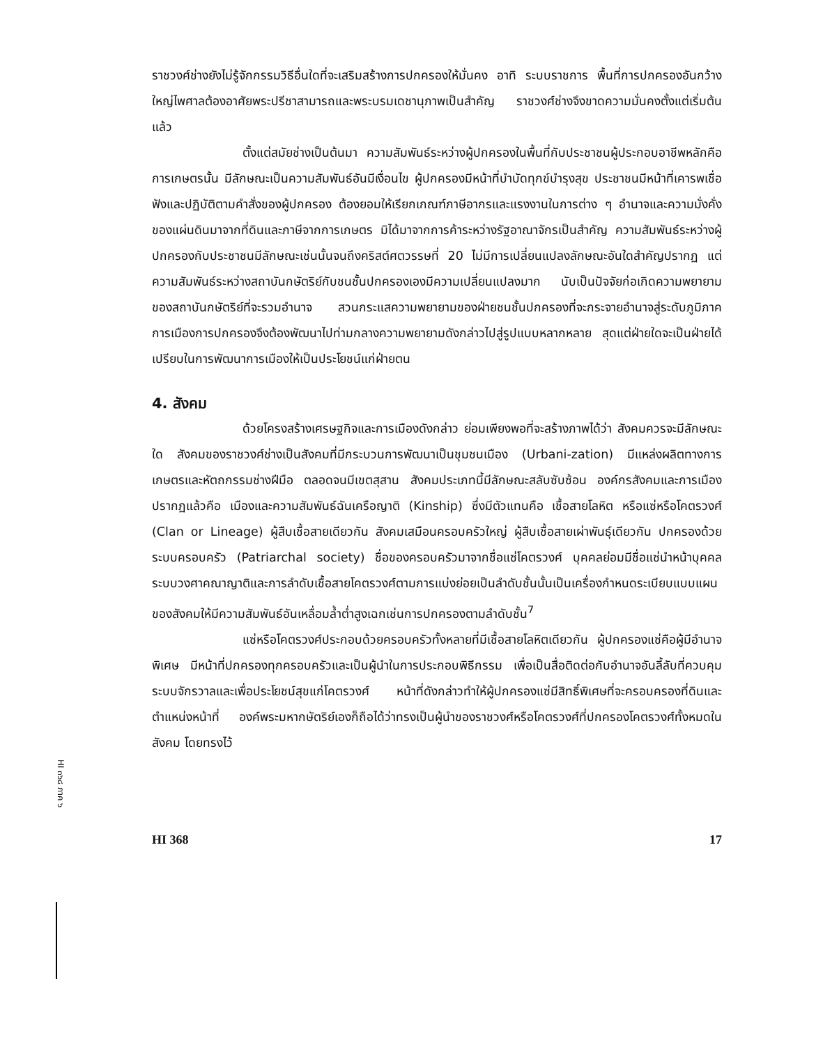ราชวงศ์ช่างยังไม่รู้จักกรรมวิธีอื่นใดที่จะเสริมสร้างการปกครองให้มั่นคง อาทิ ระบบราชการ พื้นที่การปกครองอันกว้างใหญ่ไพศาลต้องอาศัยพระปรีชาสามารถและพระบรมเดชานุภาพเป็นสำคัญ ราชวงศ์ช่างจึงขาดความมั่นคงตั้งแต่เริ่มต้นแล้ว
ตั้งแต่สมัยช่างเป็นต้นมา ความสัมพันธ์ระหว่างผู้ปกครองในพื้นที่กับประชาชนผู้ประกอบอาชีพหลักคือการเกษตรนั้น มีลักษณะเป็นความสัมพันธ์อันมีเงื่อนไข ผู้ปกครองมีหน้าที่บำบัดทุกข์บำรุงสุข ประชาชนมีหน้าที่เคารพเชื่อฟังและปฏิบัติตามคำสั่งของผู้ปกครอง ต้องยอมให้เรียกเกณฑ์ภาษีอากรและแรงงานในการต่าง ๆ อำนาจและความมั่งคั่งของแผ่นดินมาจากที่ดินและภาษีจากการเกษตร มิได้มาจากการค้าระหว่างรัฐอาณาจักรเป็นสำคัญ ความสัมพันธ์ระหว่างผู้ปกครองกับประชาชนมีลักษณะเช่นนั้นจนถึงคริสต์ศตวรรษที่ 20 ไม่มีการเปลี่ยนแปลงลักษณะอันใดสำคัญปรากฏ แต่ความสัมพันธ์ระหว่างสถาบันกษัตริย์กับชนชั้นปกครองเองมีความเปลี่ยนแปลงมาก นับเป็นปัจจัยก่อเกิดความพยายามของสถาบันกษัตริย์ที่จะรวมอำนาจ สวนกระแสความพยายามของฝ่ายชนชั้นปกครองที่จะกระจายอำนาจสู่ระดับภูมิภาค การเมืองการปกครองจึงต้องพัฒนาไปท่ามกลางความพยายามดังกล่าวไปสู่รูปแบบหลากหลาย สุดแต่ฝ่ายใดจะเป็นฝ่ายได้เปรียบในการพัฒนาการเมืองให้เป็นประโยชน์แก่ฝ่ายตน
4. สังคม
ด้วยโครงสร้างเศรษฐกิจและการเมืองดังกล่าว ย่อมเพียงพอที่จะสร้างภาพได้ว่า สังคมควรจะมีลักษณะใด สังคมของราชวงศ์ช่างเป็นสังคมที่มีกระบวนการพัฒนาเป็นชุมชนเมือง (Urbani-zation) มีแหล่งผลิตทางการเกษตรและหัตถกรรมช่างฝีมือ ตลอดจนมีเขตสุสาน สังคมประเภทนี้มีลักษณะสลับซับซ้อน องค์กรสังคมและการเมืองปรากฏแล้วคือ เมืองและความสัมพันธ์ฉันเครือญาติ (Kinship) ซึ่งมีตัวแทนคือ เชื้อสายโลหิต หรือแซ่หรือโคตรวงศ์ (Clan or Lineage) ผู้สืบเชื้อสายเดียวกัน สังคมเสมือนครอบครัวใหญ่ ผู้สืบเชื้อสายเผ่าพันธุ์เดียวกัน ปกครองด้วยระบบครอบครัว (Patriarchal society) ชื่อของครอบครัวมาจากชื่อแซ่โคตรวงศ์ บุคคลย่อมมีชื่อแซ่นำหน้าบุคคล ระบบวงศาคณาญาติและการลำดับเชื้อสายโคตรวงศ์ตามการแบ่งย่อยเป็นลำดับชั้นนั้นเป็นเครื่องกำหนดระเบียบแบบแผนของสังคมให้มีความสัมพันธ์อันเหลื่อมล้ำต่ำสูงเฉกเช่นการปกครองตามลำดับชั้น<sup>7</sup>
แซ่หรือโคตรวงศ์ประกอบด้วยครอบครัวทั้งหลายที่มีเชื้อสายโลหิตเดียวกัน ผู้ปกครองแซ่คือผู้มีอำนาจพิเศษ มีหน้าที่ปกครองทุกครอบครัวและเป็นผู้นำในการประกอบพิธีกรรม เพื่อเป็นสื่อติดต่อกับอำนาจอันลี้ลับที่ควบคุมระบบจักรวาลและเพื่อประโยชน์สุขแก่โคตรวงศ์ หน้าที่ดังกล่าวทำให้ผู้ปกครองแซ่มีสิทธิ์พิเศษที่จะครอบครองที่ดินและตำแหน่งหน้าที่ องค์พระมหากษัตริย์เองก็ถือได้ว่าทรงเป็นผู้นำของราชวงศ์หรือโคตรวงศ์ที่ปกครองโคตรวงศ์ทั้งหมดในสังคม โดยทรงไว้
HI 368 17
HI ๓๖๘ ภาค ๖